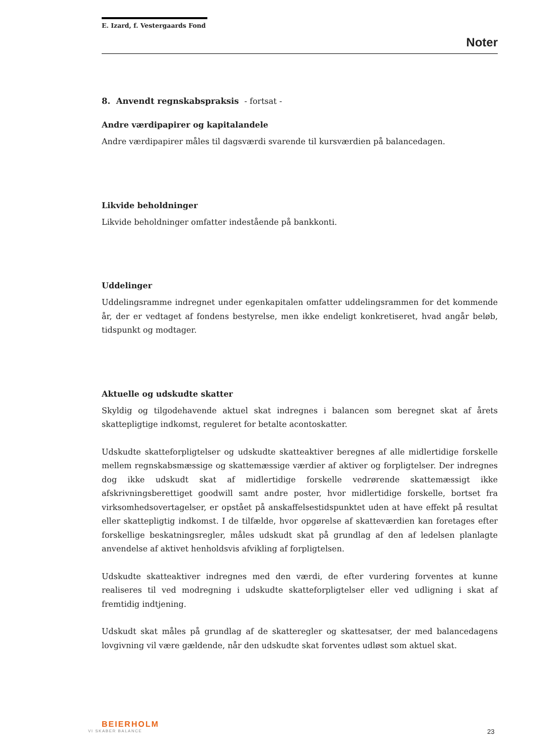E. Izard, f. Vestergaards Fond
Noter
8. Anvendt regnskabspraksis - fortsat -
Andre værdipapirer og kapitalandele
Andre værdipapirer måles til dagsværdi svarende til kursværdien på balancedagen.
Likvide beholdninger
Likvide beholdninger omfatter indestående på bankkonti.
Uddelinger
Uddelingsramme indregnet under egenkapitalen omfatter uddelingsrammen for det kommende år, der er vedtaget af fondens bestyrelse, men ikke endeligt konkretiseret, hvad angår beløb, tidspunkt og modtager.
Aktuelle og udskudte skatter
Skyldig og tilgodehavende aktuel skat indregnes i balancen som beregnet skat af årets skattepligtige indkomst, reguleret for betalte acontoskatter.
Udskudte skatteforpligtelser og udskudte skatteaktiver beregnes af alle midlertidige forskelle mellem regnskabsmæssige og skattemæssige værdier af aktiver og forpligtelser. Der indregnes dog ikke udskudt skat af midlertidige forskelle vedrørende skattemæssigt ikke afskrivningsberettiget goodwill samt andre poster, hvor midlertidige forskelle, bortset fra virksomhedsovertagelser, er opstået på anskaffelsestidspunktet uden at have effekt på resultat eller skattepligtig indkomst. I de tilfælde, hvor opgørelse af skatteværdien kan foretages efter forskellige beskatningsregler, måles udskudt skat på grundlag af den af ledelsen planlagte anvendelse af aktivet henholdsvis afvikling af forpligtelsen.
Udskudte skatteaktiver indregnes med den værdi, de efter vurdering forventes at kunne realiseres til ved modregning i udskudte skatteforpligtelser eller ved udligning i skat af fremtidig indtjening.
Udskudt skat måles på grundlag af de skatteregler og skattesatser, der med balancedagens lovgivning vil være gældende, når den udskudte skat forventes udløst som aktuel skat.
BEIERHOLM
VI SKABER BALANCE
23